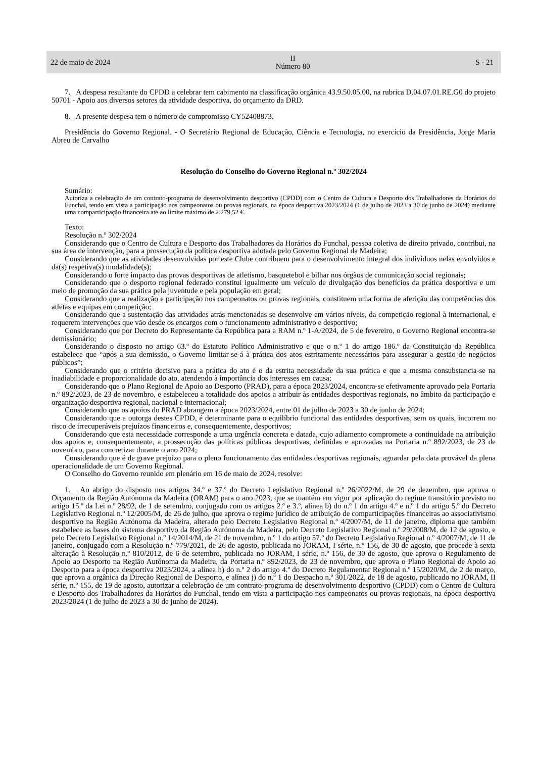22 de maio de 2024 II
Número 80 S - 21
7. A despesa resultante do CPDD a celebrar tem cabimento na classificação orgânica 43.9.50.05.00, na rubrica D.04.07.01.RE.G0 do projeto 50701 - Apoio aos diversos setores da atividade desportiva, do orçamento da DRD.
8. A presente despesa tem o número de compromisso CY52408873.
Presidência do Governo Regional. - O Secretário Regional de Educação, Ciência e Tecnologia, no exercício da Presidência, Jorge Maria Abreu de Carvalho
Resolução do Conselho do Governo Regional n.º 302/2024
Sumário:
Autoriza a celebração de um contrato-programa de desenvolvimento desportivo (CPDD) com o Centro de Cultura e Desporto dos Trabalhadores da Horários do Funchal, tendo em vista a participação nos campeonatos ou provas regionais, na época desportiva 2023/2024 (1 de julho de 2023 a 30 de junho de 2024) mediante uma comparticipação financeira até ao limite máximo de 2.279,52 €.
Texto:
Resolução n.º 302/2024
Considerando que o Centro de Cultura e Desporto dos Trabalhadores da Horários do Funchal, pessoa coletiva de direito privado, contribui, na sua área de intervenção, para a prossecução da política desportiva adotada pelo Governo Regional da Madeira;
Considerando que as atividades desenvolvidas por este Clube contribuem para o desenvolvimento integral dos indivíduos nelas envolvidos e da(s) respetiva(s) modalidade(s);
Considerando o forte impacto das provas desportivas de atletismo, basquetebol e bilhar nos órgãos de comunicação social regionais;
Considerando que o desporto regional federado constitui igualmente um veículo de divulgação dos benefícios da prática desportiva e um meio de promoção da sua prática pela juventude e pela população em geral;
Considerando que a realização e participação nos campeonatos ou provas regionais, constituem uma forma de aferição das competências dos atletas e equipas em competição;
Considerando que a sustentação das atividades atrás mencionadas se desenvolve em vários níveis, da competição regional à internacional, e requerem intervenções que vão desde os encargos com o funcionamento administrativo e desportivo;
Considerando que por Decreto do Representante da República para a RAM n.º 1-A/2024, de 5 de fevereiro, o Governo Regional encontra-se demissionário;
Considerando o disposto no artigo 63.º do Estatuto Político Administrativo e que o n.º 1 do artigo 186.º da Constituição da República estabelece que “após a sua demissão, o Governo limitar-se-á à prática dos atos estritamente necessários para assegurar a gestão de negócios públicos”;
Considerando que o critério decisivo para a prática do ato é o da estrita necessidade da sua prática e que a mesma consubstancia-se na inadiabilidade e proporcionalidade do ato, atendendo à importância dos interesses em causa;
Considerando que o Plano Regional de Apoio ao Desporto (PRAD), para a época 2023/2024, encontra-se efetivamente aprovado pela Portaria n.º 892/2023, de 23 de novembro, e estabeleceu a totalidade dos apoios a atribuir às entidades desportivas regionais, no âmbito da participação e organização desportiva regional, nacional e internacional;
Considerando que os apoios do PRAD abrangem a época 2023/2024, entre 01 de julho de 2023 a 30 de junho de 2024;
Considerando que a outorga destes CPDD, é determinante para o equilíbrio funcional das entidades desportivas, sem os quais, incorrem no risco de irrecuperáveis prejuízos financeiros e, consequentemente, desportivos;
Considerando que esta necessidade corresponde a uma urgência concreta e datada, cujo adiamento compromete a continuidade na atribuição dos apoios e, consequentemente, a prossecução das políticas públicas desportivas, definidas e aprovadas na Portaria n.º 892/2023, de 23 de novembro, para concretizar durante o ano 2024;
Considerando que é de grave prejuízo para o pleno funcionamento das entidades desportivas regionais, aguardar pela data provável da plena operacionalidade de um Governo Regional.
O Conselho do Governo reunido em plenário em 16 de maio de 2024, resolve:
1. Ao abrigo do disposto nos artigos 34.º e 37.º do Decreto Legislativo Regional n.º 26/2022/M, de 29 de dezembro, que aprova o Orçamento da Região Autónoma da Madeira (ORAM) para o ano 2023, que se mantém em vigor por aplicação do regime transitório previsto no artigo 15.º da Lei n.º 28/92, de 1 de setembro, conjugado com os artigos 2.º e 3.º, alínea b) do n.º 1 do artigo 4.º e n.º 1 do artigo 5.º do Decreto Legislativo Regional n.º 12/2005/M, de 26 de julho, que aprova o regime jurídico de atribuição de comparticipações financeiras ao associativismo desportivo na Região Autónoma da Madeira, alterado pelo Decreto Legislativo Regional n.º 4/2007/M, de 11 de janeiro, diploma que também estabelece as bases do sistema desportivo da Região Autónoma da Madeira, pelo Decreto Legislativo Regional n.º 29/2008/M, de 12 de agosto, e pelo Decreto Legislativo Regional n.º 14/2014/M, de 21 de novembro, n.º 1 do artigo 57.º do Decreto Legislativo Regional n.º 4/2007/M, de 11 de janeiro, conjugado com a Resolução n.º 779/2021, de 26 de agosto, publicada no JORAM, I série, n.º 156, de 30 de agosto, que procede à sexta alteração à Resolução n.º 810/2012, de 6 de setembro, publicada no JORAM, I série, n.º 156, de 30 de agosto, que aprova o Regulamento de Apoio ao Desporto na Região Autónoma da Madeira, da Portaria n.º 892/2023, de 23 de novembro, que aprova o Plano Regional de Apoio ao Desporto para a época desportiva 2023/2024, a alínea h) do n.º 2 do artigo 4.º do Decreto Regulamentar Regional n.º 15/2020/M, de 2 de março, que aprova a orgânica da Direção Regional de Desporto, e alínea j) do n.º 1 do Despacho n.º 301/2022, de 18 de agosto, publicado no JORAM, II série, n.º 155, de 19 de agosto, autorizar a celebração de um contrato-programa de desenvolvimento desportivo (CPDD) com o Centro de Cultura e Desporto dos Trabalhadores da Horários do Funchal, tendo em vista a participação nos campeonatos ou provas regionais, na época desportiva 2023/2024 (1 de julho de 2023 a 30 de junho de 2024).